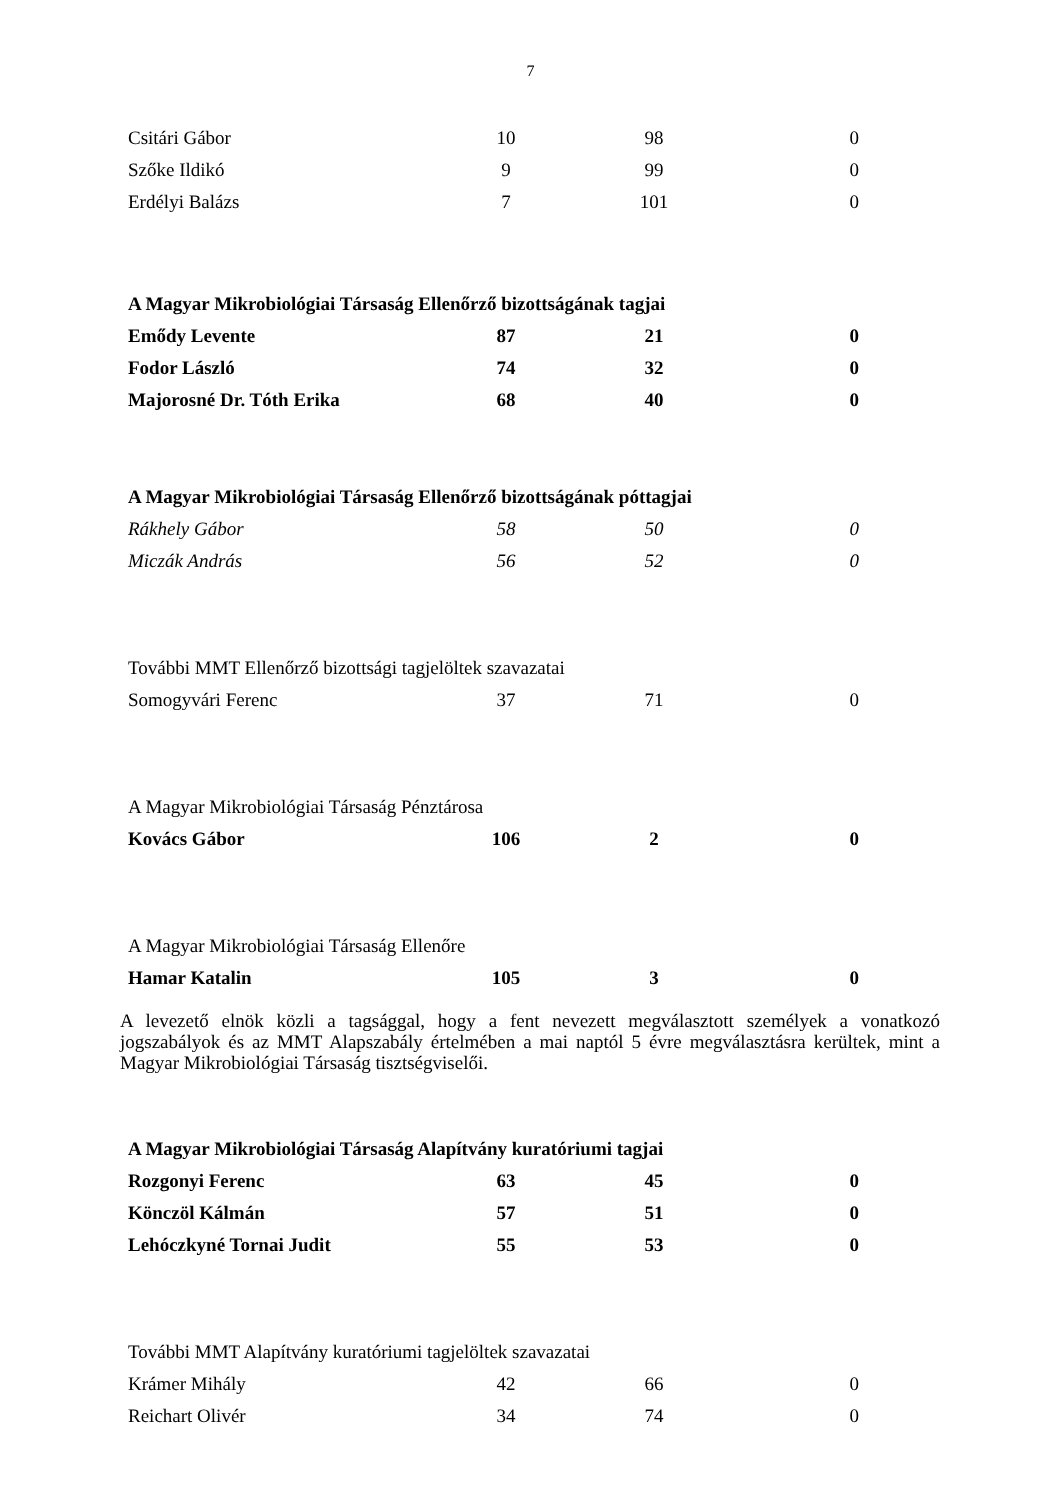7
| Csitári Gábor | 10 | 98 | 0 |
| Szőke Ildikó | 9 | 99 | 0 |
| Erdélyi Balázs | 7 | 101 | 0 |
| A Magyar Mikrobiológiai Társaság Ellenőrző bizottságának tagjai | | | |
| Emődy Levente | 87 | 21 | 0 |
| Fodor László | 74 | 32 | 0 |
| Majorosné Dr. Tóth Erika | 68 | 40 | 0 |
| A Magyar Mikrobiológiai Társaság Ellenőrző bizottságának póttagjai | | | |
| Rákhely Gábor | 58 | 50 | 0 |
| Miczák András | 56 | 52 | 0 |
| További MMT Ellenőrző bizottsági tagjelöltek szavazatai | | | |
| Somogyvári Ferenc | 37 | 71 | 0 |
| A Magyar Mikrobiológiai Társaság Pénztárosa | | | |
| Kovács Gábor | 106 | 2 | 0 |
| A Magyar Mikrobiológiai Társaság Ellenőre | | | |
| Hamar Katalin | 105 | 3 | 0 |
A levezető elnök közli a tagsággal, hogy a fent nevezett megválasztott személyek a vonatkozó jogszabályok és az MMT Alapszabály értelmében a mai naptól 5 évre megválasztásra kerültek, mint a Magyar Mikrobiológiai Társaság tisztségviselői.
| A Magyar Mikrobiológiai Társaság Alapítvány kuratóriumi tagjai | | | |
| Rozgonyi Ferenc | 63 | 45 | 0 |
| Könczöl Kálmán | 57 | 51 | 0 |
| Lehóczkyné Tornai Judit | 55 | 53 | 0 |
| További MMT Alapítvány kuratóriumi tagjelöltek szavazatai | | | |
| Krámer Mihály | 42 | 66 | 0 |
| Reichart Olivér | 34 | 74 | 0 |